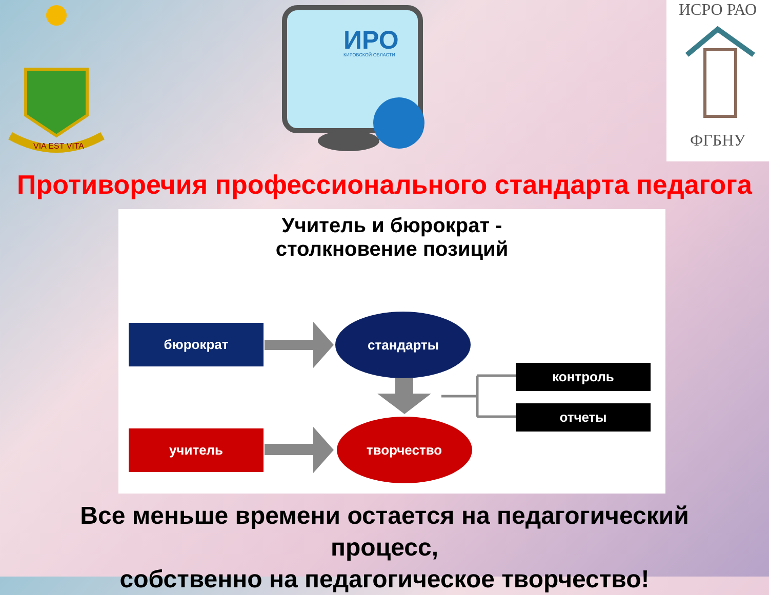VIA EST VITA
ИРО
КИРОВСКОЙ ОБЛАСТИ
ИСРО РАО
ФГБНУ
Противоречия профессионального стандарта педагога
Учитель и бюрократ -
столкновение позиций
бюрократ
стандарты
контроль
отчеты
учитель
творчество
Все меньше времени остается на педагогический
процесс,
собственно на педагогическое творчество!